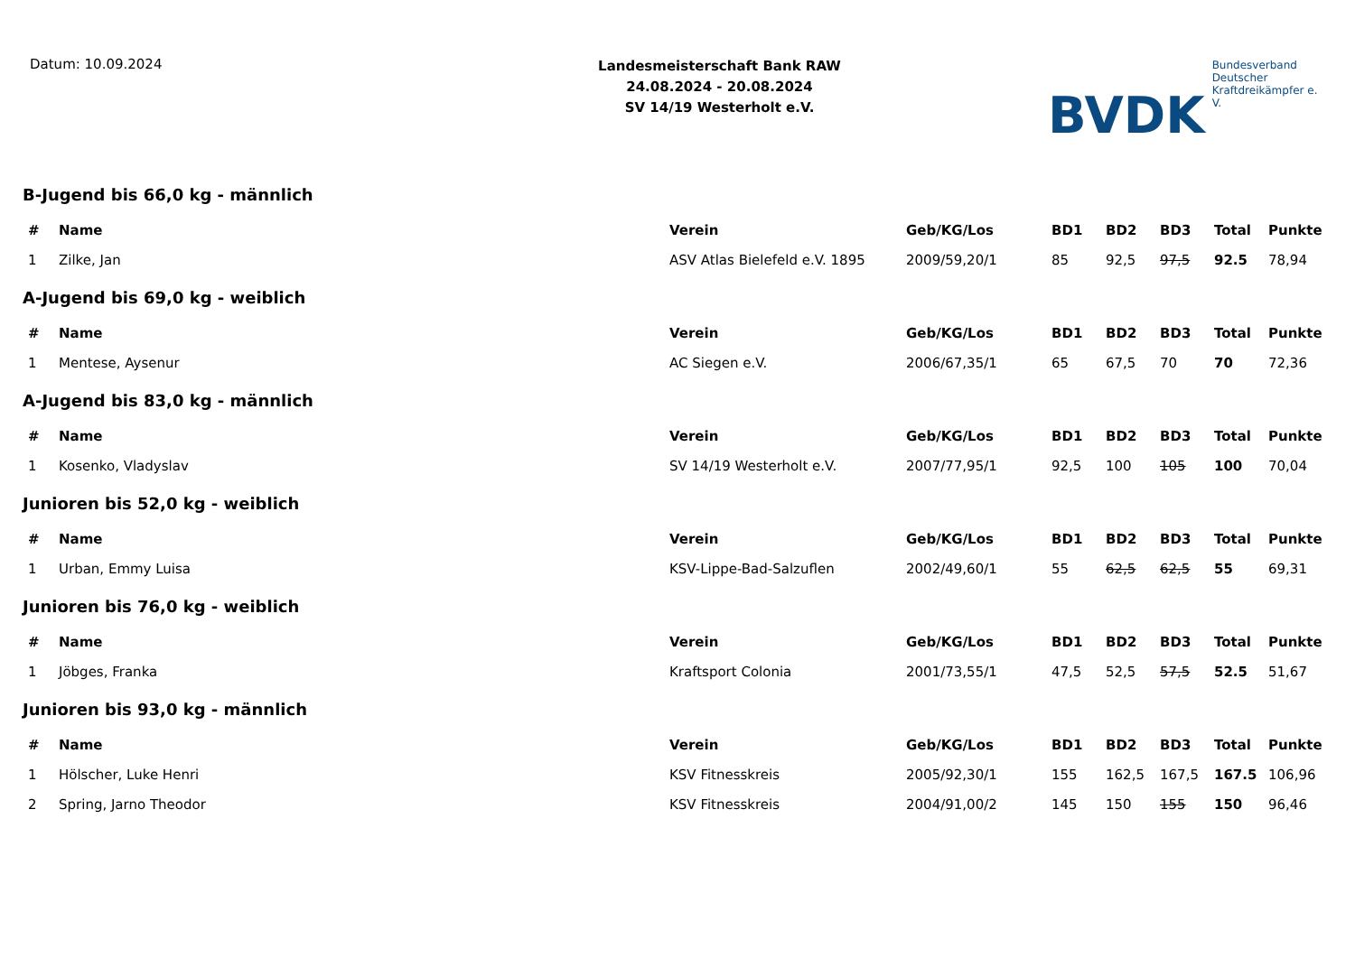Datum: 10.09.2024
Landesmeisterschaft Bank RAW
24.08.2024 - 20.08.2024
SV 14/19 Westerholt e.V.
BVDK
Bundesverband Deutscher
Kraftdreikämpfer e. V.
B-Jugend bis 66,0 kg - männlich
| # | Name | Verein | Geb/KG/Los | BD1 | BD2 | BD3 | Total | Punkte |
| --- | --- | --- | --- | --- | --- | --- | --- | --- |
| 1 | Zilke, Jan | ASV Atlas Bielefeld e.V. 1895 | 2009/59,20/1 | 85 | 92,5 | 97,5 | 92.5 | 78,94 |
A-Jugend bis 69,0 kg - weiblich
| # | Name | Verein | Geb/KG/Los | BD1 | BD2 | BD3 | Total | Punkte |
| --- | --- | --- | --- | --- | --- | --- | --- | --- |
| 1 | Mentese, Aysenur | AC Siegen e.V. | 2006/67,35/1 | 65 | 67,5 | 70 | 70 | 72,36 |
A-Jugend bis 83,0 kg - männlich
| # | Name | Verein | Geb/KG/Los | BD1 | BD2 | BD3 | Total | Punkte |
| --- | --- | --- | --- | --- | --- | --- | --- | --- |
| 1 | Kosenko, Vladyslav | SV 14/19 Westerholt e.V. | 2007/77,95/1 | 92,5 | 100 | 105 | 100 | 70,04 |
Junioren bis 52,0 kg - weiblich
| # | Name | Verein | Geb/KG/Los | BD1 | BD2 | BD3 | Total | Punkte |
| --- | --- | --- | --- | --- | --- | --- | --- | --- |
| 1 | Urban, Emmy Luisa | KSV-Lippe-Bad-Salzuflen | 2002/49,60/1 | 55 | 62,5 | 62,5 | 55 | 69,31 |
Junioren bis 76,0 kg - weiblich
| # | Name | Verein | Geb/KG/Los | BD1 | BD2 | BD3 | Total | Punkte |
| --- | --- | --- | --- | --- | --- | --- | --- | --- |
| 1 | Jöbges, Franka | Kraftsport Colonia | 2001/73,55/1 | 47,5 | 52,5 | 57,5 | 52.5 | 51,67 |
Junioren bis 93,0 kg - männlich
| # | Name | Verein | Geb/KG/Los | BD1 | BD2 | BD3 | Total | Punkte |
| --- | --- | --- | --- | --- | --- | --- | --- | --- |
| 1 | Hölscher, Luke Henri | KSV Fitnesskreis | 2005/92,30/1 | 155 | 162,5 | 167,5 | 167.5 | 106,96 |
| 2 | Spring, Jarno Theodor | KSV Fitnesskreis | 2004/91,00/2 | 145 | 150 | 155 | 150 | 96,46 |